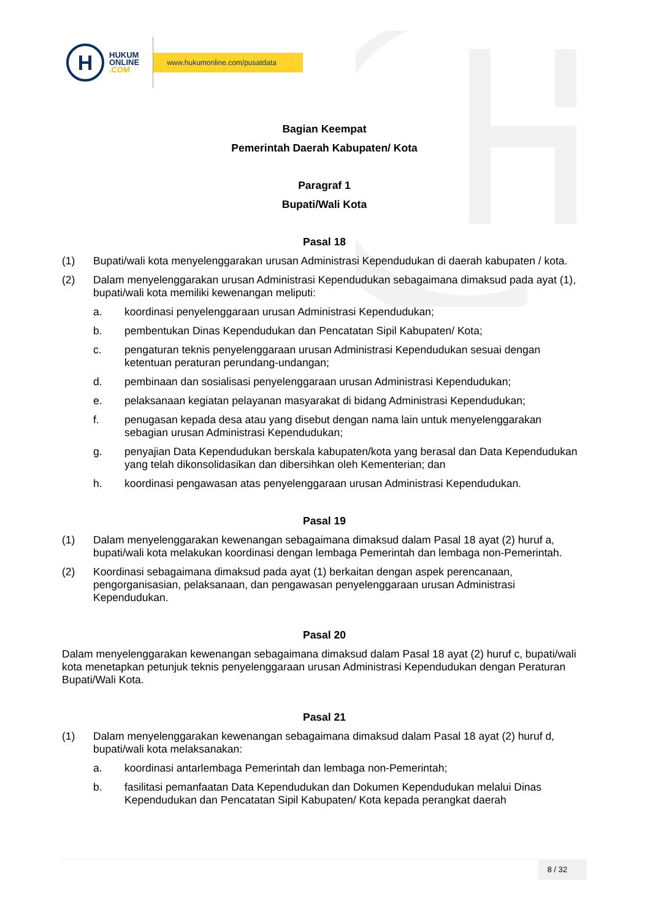H
HUKUM
ONLINE
.COM
www.hukumonline.com/pusatdata
Bagian Keempat
Pemerintah Daerah Kabupaten/ Kota
Paragraf 1
Bupati/Wali Kota
Pasal 18
(1) Bupati/wali kota menyelenggarakan urusan Administrasi Kependudukan di daerah kabupaten / kota.
(2) Dalam menyelenggarakan urusan Administrasi Kependudukan sebagaimana dimaksud pada ayat (1), bupati/wali kota memiliki kewenangan meliputi:
a. koordinasi penyelenggaraan urusan Administrasi Kependudukan;
b. pembentukan Dinas Kependudukan dan Pencatatan Sipil Kabupaten/ Kota;
c. pengaturan teknis penyelenggaraan urusan Administrasi Kependudukan sesuai dengan ketentuan peraturan perundang-undangan;
d. pembinaan dan sosialisasi penyelenggaraan urusan Administrasi Kependudukan;
e. pelaksanaan kegiatan pelayanan masyarakat di bidang Administrasi Kependudukan;
f. penugasan kepada desa atau yang disebut dengan nama lain untuk menyelenggarakan sebagian urusan Administrasi Kependudukan;
g. penyajian Data Kependudukan berskala kabupaten/kota yang berasal dan Data Kependudukan yang telah dikonsolidasikan dan dibersihkan oleh Kementerian; dan
h. koordinasi pengawasan atas penyelenggaraan urusan Administrasi Kependudukan.
Pasal 19
(1) Dalam menyelenggarakan kewenangan sebagaimana dimaksud dalam Pasal 18 ayat (2) huruf a, bupati/wali kota melakukan koordinasi dengan lembaga Pemerintah dan lembaga non-Pemerintah.
(2) Koordinasi sebagaimana dimaksud pada ayat (1) berkaitan dengan aspek perencanaan, pengorganisasian, pelaksanaan, dan pengawasan penyelenggaraan urusan Administrasi Kependudukan.
Pasal 20
Dalam menyelenggarakan kewenangan sebagaimana dimaksud dalam Pasal 18 ayat (2) huruf c, bupati/wali kota menetapkan petunjuk teknis penyelenggaraan urusan Administrasi Kependudukan dengan Peraturan Bupati/Wali Kota.
Pasal 21
(1) Dalam menyelenggarakan kewenangan sebagaimana dimaksud dalam Pasal 18 ayat (2) huruf d, bupati/wali kota melaksanakan:
a. koordinasi antarlembaga Pemerintah dan lembaga non-Pemerintah;
b. fasilitasi pemanfaatan Data Kependudukan dan Dokumen Kependudukan melalui Dinas Kependudukan dan Pencatatan Sipil Kabupaten/ Kota kepada perangkat daerah
8 / 32